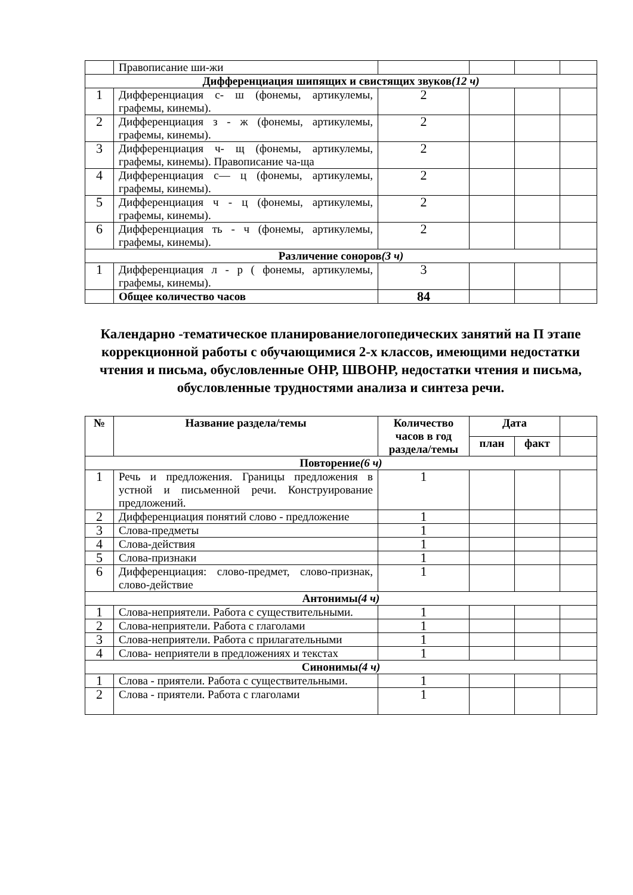| | Правописание ши-жи | | | | |
| Дифференциация шипящих и свистящих звуков (12 ч) | | | | | |
| 1 | Дифференциация с- ш (фонемы, артикулемы, графемы, кинемы). | 2 | | | |
| 2 | Дифференциация з - ж (фонемы, артикулемы, графемы, кинемы). | 2 | | | |
| 3 | Дифференциация ч- щ (фонемы, артикулемы, графемы, кинемы). Правописание ча-ща | 2 | | | |
| 4 | Дифференциация с— ц (фонемы, артикулемы, графемы, кинемы). | 2 | | | |
| 5 | Дифференциация ч - ц (фонемы, артикулемы, графемы, кинемы). | 2 | | | |
| 6 | Дифференциация ть - ч (фонемы, артикулемы, графемы, кинемы). | 2 | | | |
| Различение соноров (3 ч) | | | | | |
| 1 | Дифференциация л - р ( фонемы, артикулемы, графемы, кинемы). | 3 | | | |
| | Общее количество часов | 84 | | | |
Календарно -тематическое планированиелогопедических занятий на П этапе коррекционной работы с обучающимися 2-х классов, имеющими недостатки чтения и письма, обусловленные ОНР, ШВОНР, недостатки чтения и письма, обусловленные трудностями анализа и синтеза речи.
| № | Название раздела/темы | Количество часов в год раздела/темы | Дата | | |
| --- | --- | --- | --- | --- | --- |
| | | | план | факт | |
| Повторение (6 ч) | | | | | |
| 1 | Речь и предложения. Границы предложения в устной и письменной речи. Конструирование предложений. | 1 | | | |
| 2 | Дифференциация понятий слово - предложение | 1 | | | |
| 3 | Слова-предметы | 1 | | | |
| 4 | Слова-действия | 1 | | | |
| 5 | Слова-признаки | 1 | | | |
| 6 | Дифференциация: слово-предмет, слово-признак, слово-действие | 1 | | | |
| Антонимы (4 ч) | | | | | |
| 1 | Слова-неприятели. Работа с существительными. | 1 | | | |
| 2 | Слова-неприятели. Работа с глаголами | 1 | | | |
| 3 | Слова-неприятели. Работа с прилагательными | 1 | | | |
| 4 | Слова- неприятели в предложениях и текстах | 1 | | | |
| Синонимы (4 ч) | | | | | |
| 1 | Слова - приятели. Работа с существительными. | 1 | | | |
| 2 | Слова - приятели. Работа с глаголами | 1 | | | |